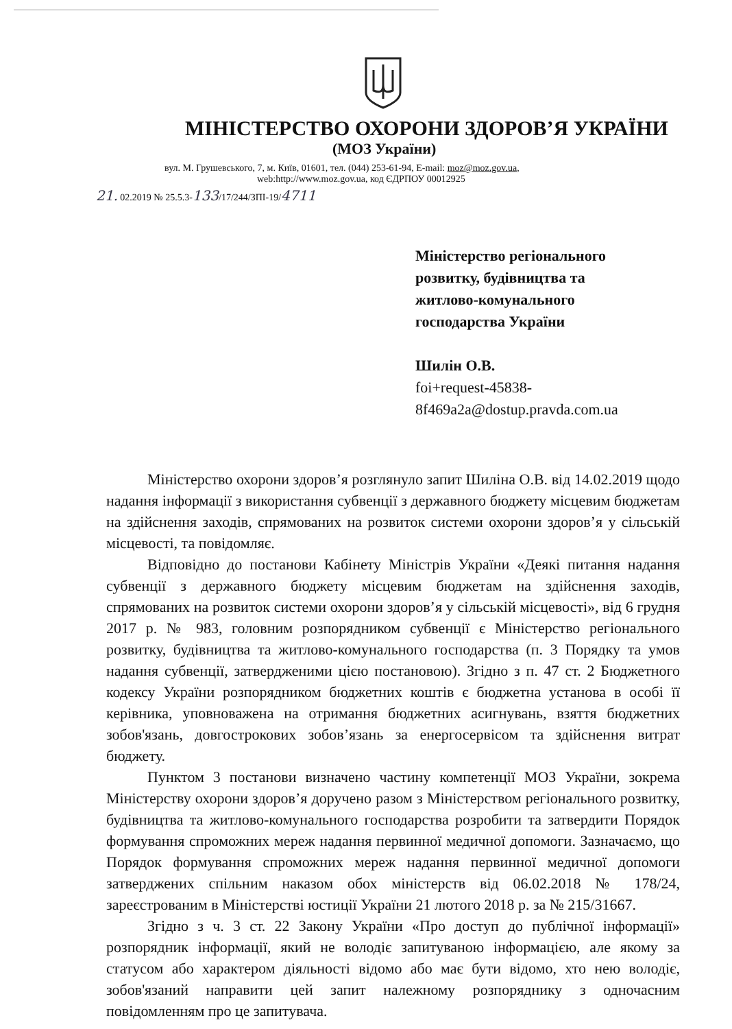МІНІСТЕРСТВО ОХОРОНИ ЗДОРОВ’Я УКРАЇНИ
(МОЗ України)
вул. М. Грушевського, 7, м. Київ, 01601, тел. (044) 253-61-94, E-mail: moz@moz.gov.ua,
web:http://www.moz.gov.ua, код ЄДРПОУ 00012925
21. 02.2019 № 25.5.3-133/17/244/ЗПІ-19/4711
Міністерство регіонального
розвитку, будівництва та
житлово-комунального
господарства України
Шилін О.В.
foi+request-45838-
8f469a2a@dostup.pravda.com.ua
Міністерство охорони здоров’я розглянуло запит Шиліна О.В. від 14.02.2019 щодо надання інформації з використання субвенції з державного бюджету місцевим бюджетам на здійснення заходів, спрямованих на розвиток системи охорони здоров’я у сільській місцевості, та повідомляє.
Відповідно до постанови Кабінету Міністрів України «Деякі питання надання субвенції з державного бюджету місцевим бюджетам на здійснення заходів, спрямованих на розвиток системи охорони здоров’я у сільській місцевості», від 6 грудня 2017 р. № 983, головним розпорядником субвенції є Міністерство регіонального розвитку, будівництва та житлово-комунального господарства (п. 3 Порядку та умов надання субвенції, затвердженими цією постановою). Згідно з п. 47 ст. 2 Бюджетного кодексу України розпорядником бюджетних коштів є бюджетна установа в особі її керівника, уповноважена на отримання бюджетних асигнувань, взяття бюджетних зобов'язань, довгострокових зобов’язань за енергосервісом та здійснення витрат бюджету.
Пунктом 3 постанови визначено частину компетенції МОЗ України, зокрема Міністерству охорони здоров’я доручено разом з Міністерством регіонального розвитку, будівництва та житлово-комунального господарства розробити та затвердити Порядок формування спроможних мереж надання первинної медичної допомоги. Зазначаємо, що Порядок формування спроможних мереж надання первинної медичної допомоги затверджених спільним наказом обох міністерств від 06.02.2018 № 178/24, зареєстрованим в Міністерстві юстиції України 21 лютого 2018 р. за № 215/31667.
Згідно з ч. 3 ст. 22 Закону України «Про доступ до публічної інформації» розпорядник інформації, який не володіє запитуваною інформацією, але якому за статусом або характером діяльності відомо або має бути відомо, хто нею володіє, зобов'язаний направити цей запит належному розпоряднику з одночасним повідомленням про це запитувача.